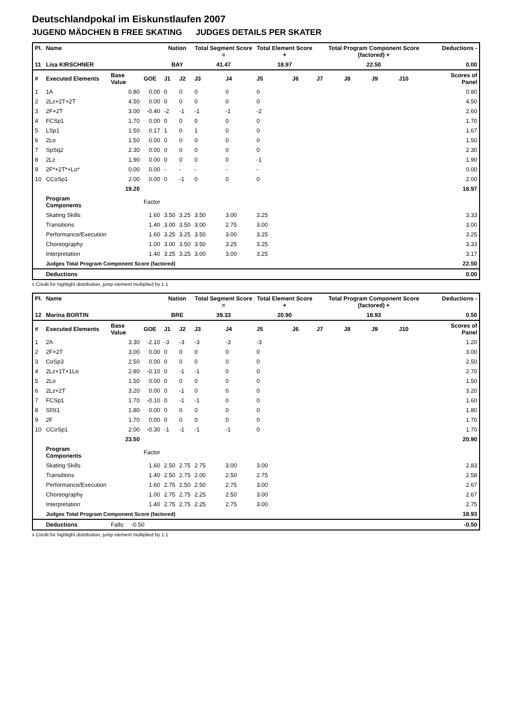Deutschlandpokal im Eiskunstlaufen 2007
JUGEND MÄDCHEN B FREE SKATING JUDGES DETAILS PER SKATER
| Pl. | Name | | | Nation | | Total Segment Score = | | Total Element Score + | | Total Program Component Score (factored) + | | | | Deductions - |
| --- | --- | --- | --- | --- | --- | --- | --- | --- | --- | --- | --- | --- | --- | --- |
| 11 | Lisa KIRSCHNER | | | BAY | | 41.47 | | 18.97 | | 22.50 | | | | 0.00 |
| # | Executed Elements | Base Value | GOE | J1 | J2 | J3 | J4 | J5 | J6 | J7 | J8 | J9 | J10 | Scores of Panel |
| 1 | 1A | 0.80 | 0.00 | 0 | 0 | 0 | 0 | 0 | | | | | | 0.80 |
| 2 | 2Lz+2T+2T | 4.50 | 0.00 | 0 | 0 | 0 | 0 | 0 | | | | | | 4.50 |
| 3 | 2F+2T | 3.00 | -0.40 | -2 | -1 | -1 | -1 | -2 | | | | | | 2.60 |
| 4 | FCSp1 | 1.70 | 0.00 | 0 | 0 | 0 | 0 | 0 | | | | | | 1.70 |
| 5 | LSp1 | 1.50 | 0.17 | 1 | 0 | 1 | 0 | 0 | | | | | | 1.67 |
| 6 | 2Lo | 1.50 | 0.00 | 0 | 0 | 0 | 0 | 0 | | | | | | 1.50 |
| 7 | SpSq2 | 2.30 | 0.00 | 0 | 0 | 0 | 0 | 0 | | | | | | 2.30 |
| 8 | 2Lz | 1.90 | 0.00 | 0 | 0 | 0 | 0 | -1 | | | | | | 1.90 |
| 9 | 2F*+2T*+Lo* | 0.00 | 0.00 | - | - | - | - | - | | | | | | 0.00 |
| 10 | CCoSp1 | 2.00 | 0.00 | 0 | -1 | 0 | 0 | 0 | | | | | | 2.00 |
| | | 19.20 | | | | | | | | | | | | 18.97 |
| | Program Components | | Factor | | | | | | | | | | | |
| | Skating Skills | | 1.60 | 3.50 | 3.25 | 3.50 | 3.00 | 3.25 | | | | | | 3.33 |
| | Transitions | | 1.40 | 3.00 | 3.50 | 3.00 | 2.75 | 3.00 | | | | | | 3.00 |
| | Performance/Execution | | 1.60 | 3.25 | 3.25 | 3.50 | 3.00 | 3.25 | | | | | | 3.25 |
| | Choreography | | 1.00 | 3.00 | 3.50 | 3.50 | 3.25 | 3.25 | | | | | | 3.33 |
| | Interpretation | | 1.40 | 3.25 | 3.25 | 3.00 | 3.00 | 3.25 | | | | | | 3.17 |
| | Judges Total Program Component Score (factored) | | | | | | | | | | | | | 22.50 |
| | Deductions | | | | | | | | | | | | | 0.00 |
x Credit for highlight distribution, jump element multiplied by 1.1
| Pl. | Name | | | Nation | | Total Segment Score = | | Total Element Score + | | Total Program Component Score (factored) + | | | | Deductions - |
| --- | --- | --- | --- | --- | --- | --- | --- | --- | --- | --- | --- | --- | --- | --- |
| 12 | Marina BORTIN | | | BRE | | 39.33 | | 20.90 | | 18.93 | | | | 0.50 |
| # | Executed Elements | Base Value | GOE | J1 | J2 | J3 | J4 | J5 | J6 | J7 | J8 | J9 | J10 | Scores of Panel |
| 1 | 2A | 3.30 | -2.10 | -3 | -3 | -3 | -3 | -3 | | | | | | 1.20 |
| 2 | 2F+2T | 3.00 | 0.00 | 0 | 0 | 0 | 0 | 0 | | | | | | 3.00 |
| 3 | CoSp3 | 2.50 | 0.00 | 0 | 0 | 0 | 0 | 0 | | | | | | 2.50 |
| 4 | 2Lz+1T+1Lo | 2.80 | -0.10 | 0 | -1 | -1 | 0 | 0 | | | | | | 2.70 |
| 5 | 2Lo | 1.50 | 0.00 | 0 | 0 | 0 | 0 | 0 | | | | | | 1.50 |
| 6 | 2Lz+2T | 3.20 | 0.00 | 0 | -1 | 0 | 0 | 0 | | | | | | 3.20 |
| 7 | FCSp1 | 1.70 | -0.10 | 0 | -1 | -1 | 0 | 0 | | | | | | 1.60 |
| 8 | SlSt1 | 1.80 | 0.00 | 0 | 0 | 0 | 0 | 0 | | | | | | 1.80 |
| 9 | 2F | 1.70 | 0.00 | 0 | 0 | 0 | 0 | 0 | | | | | | 1.70 |
| 10 | CCoSp1 | 2.00 | -0.30 | -1 | -1 | -1 | -1 | 0 | | | | | | 1.70 |
| | | 23.50 | | | | | | | | | | | | 20.90 |
| | Program Components | | Factor | | | | | | | | | | | |
| | Skating Skills | | 1.60 | 2.50 | 2.75 | 2.75 | 3.00 | 3.00 | | | | | | 2.83 |
| | Transitions | | 1.40 | 2.50 | 2.75 | 2.00 | 2.50 | 2.75 | | | | | | 2.58 |
| | Performance/Execution | | 1.60 | 2.75 | 2.50 | 2.50 | 2.75 | 3.00 | | | | | | 2.67 |
| | Choreography | | 1.00 | 2.75 | 2.75 | 2.25 | 2.50 | 3.00 | | | | | | 2.67 |
| | Interpretation | | 1.40 | 2.75 | 2.75 | 2.25 | 2.75 | 3.00 | | | | | | 2.75 |
| | Judges Total Program Component Score (factored) | | | | | | | | | | | | | 18.93 |
| | Deductions | Falls: -0.50 | | | | | | | | | | | | -0.50 |
x Credit for highlight distribution, jump element multiplied by 1.1